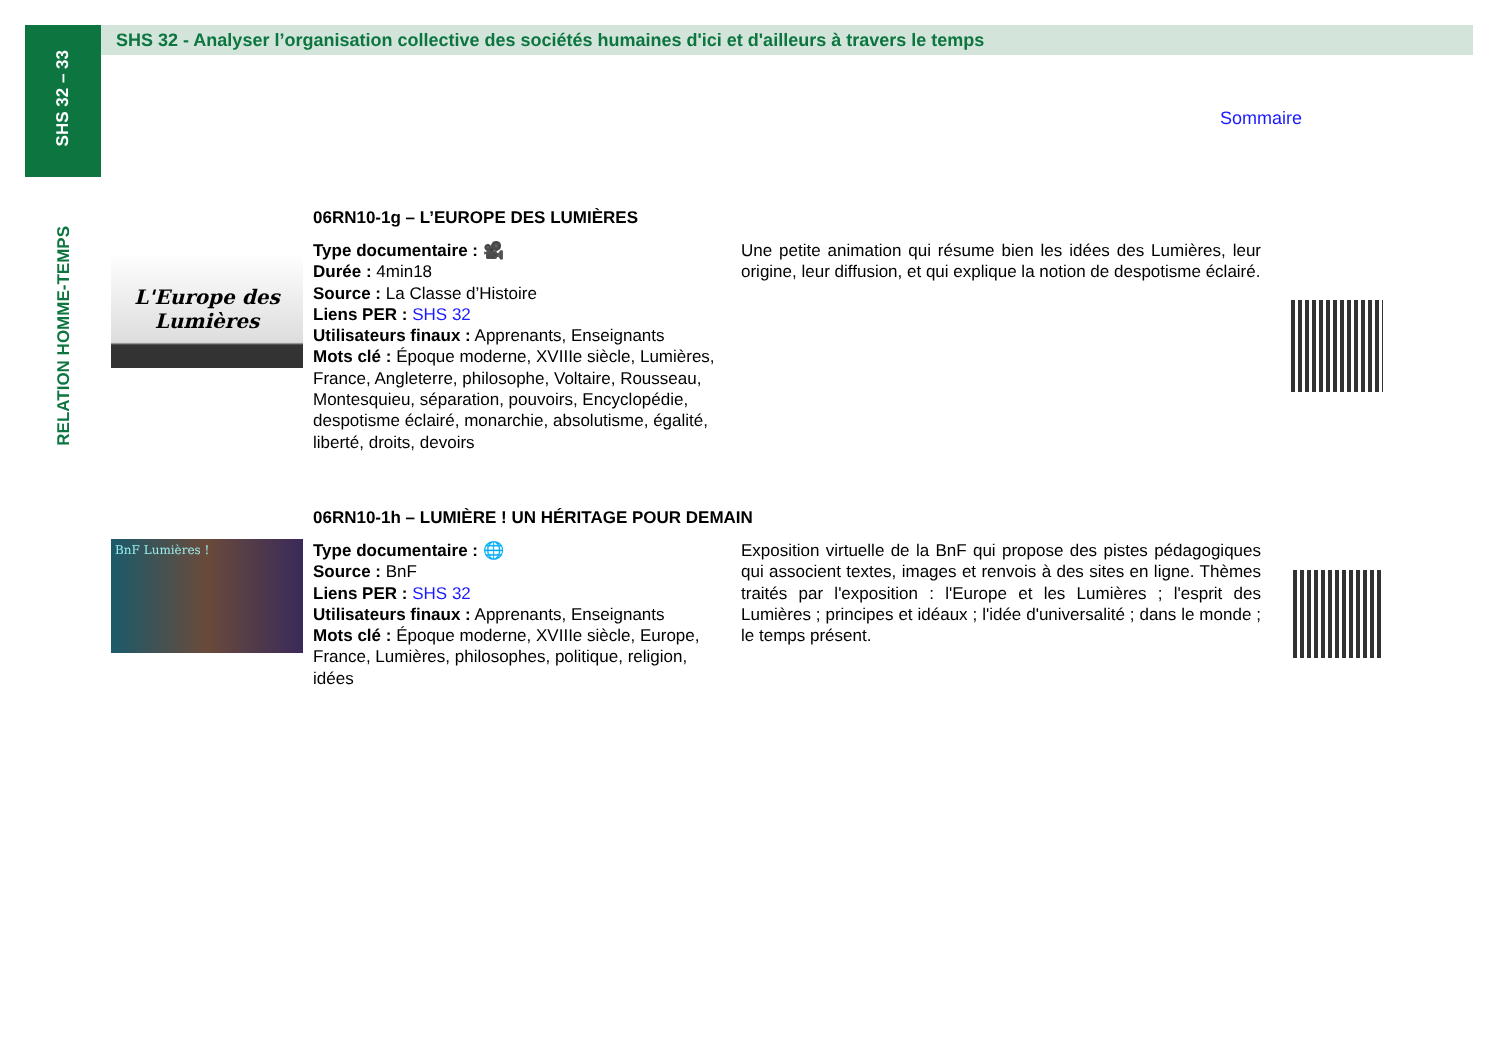SHS 32 – 33
SHS 32 - Analyser l’organisation collective des sociétés humaines d'ici et d'ailleurs à travers le temps
Sommaire
RELATION HOMME-TEMPS
06RN10-1g – L’EUROPE DES LUMIÈRES
L'Europe des Lumières
Type documentaire : 🎥
Durée : 4min18
Source : La Classe d’Histoire
Liens PER : SHS 32
Utilisateurs finaux : Apprenants, Enseignants
Mots clé : Époque moderne, XVIIIe siècle, Lumières, France, Angleterre, philosophe, Voltaire, Rousseau, Montesquieu, séparation, pouvoirs, Encyclopédie, despotisme éclairé, monarchie, absolutisme, égalité, liberté, droits, devoirs
Une petite animation qui résume bien les idées des Lumières, leur origine, leur diffusion, et qui explique la notion de despotisme éclairé.
06RN10-1h – LUMIÈRE ! UN HÉRITAGE POUR DEMAIN
BnF Lumières !
Type documentaire : 🌐
Source : BnF
Liens PER : SHS 32
Utilisateurs finaux : Apprenants, Enseignants
Mots clé : Époque moderne, XVIIIe siècle, Europe, France, Lumières, philosophes, politique, religion, idées
Exposition virtuelle de la BnF qui propose des pistes pédagogiques qui associent textes, images et renvois à des sites en ligne. Thèmes traités par l'exposition : l'Europe et les Lumières ; l'esprit des Lumières ; principes et idéaux ; l'idée d'universalité ; dans le monde ; le temps présent.